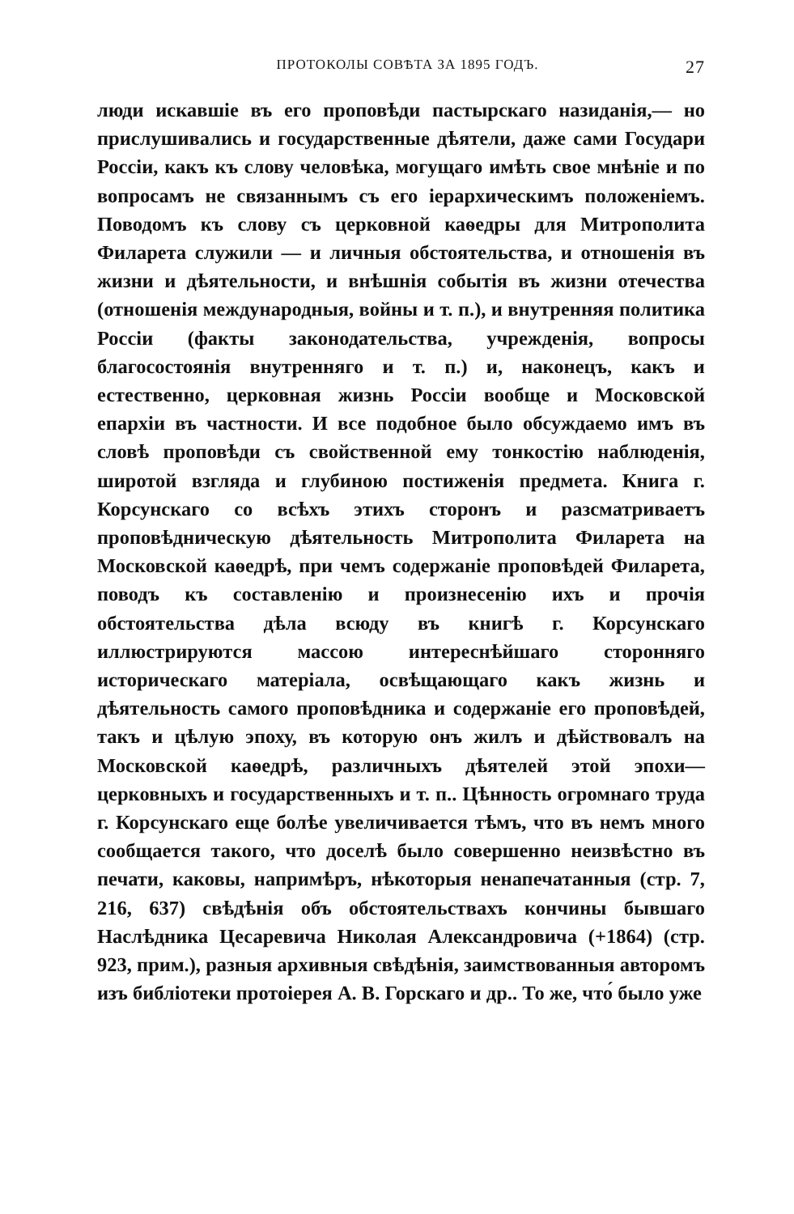ПРОТОКОЛЫ СОВѢТА ЗА 1895 ГОДЪ. 27
люди искавшіе въ его проповѣди пастырскаго назиданія,— но прислушивались и государственные дѣятели, даже сами Государи Россіи, какъ къ слову человѣка, могущаго имѣть свое мнѣніе и по вопросамъ не связаннымъ съ его іерархическимъ положеніемъ. Поводомъ къ слову съ церковной каѳедры для Митрополита Филарета служили — и личныя обстоятельства, и отношенія въ жизни и дѣятельности, и внѣшнія событія въ жизни отечества (отношенія международныя, войны и т. п.), и внутренняя политика Россіи (факты законодательства, учрежденія, вопросы благосостоянія внутренняго и т. п.) и, наконецъ, какъ и естественно, церковная жизнь Россіи вообще и Московской епархіи въ частности. И все подобное было обсуждаемо имъ въ словѣ проповѣди съ свойственной ему тонкостію наблюденія, широтой взгляда и глубиною постиженія предмета. Книга г. Корсунскаго со всѣхъ этихъ сторонъ и разсматриваетъ проповѣдническую дѣятельность Митрополита Филарета на Московской каѳедрѣ, при чемъ содержаніе проповѣдей Филарета, поводъ къ составленію и произнесенію ихъ и прочія обстоятельства дѣла всюду въ книгѣ г. Корсунскаго иллюстрируются массою интереснѣйшаго сторонняго историческаго матеріала, освѣщающаго какъ жизнь и дѣятельность самого проповѣдника и содержаніе его проповѣдей, такъ и цѣлую эпоху, въ которую онъ жилъ и дѣйствовалъ на Московской каѳедрѣ, различныхъ дѣятелей этой эпохи—церковныхъ и государственныхъ и т. п.. Цѣнность огромнаго труда г. Корсунскаго еще болѣе увеличивается тѣмъ, что въ немъ много сообщается такого, что доселѣ было совершенно неизвѣстно въ печати, каковы, напримѣръ, нѣкоторыя ненапечатанныя (стр. 7, 216, 637) свѣдѣнія объ обстоятельствахъ кончины бывшаго Наслѣдника Цесаревича Николая Александровича (+1864) (стр. 923, прим.), разныя архивныя свѣдѣнія, заимствованныя авторомъ изъ библіотеки протоіерея А. В. Горскаго и др.. То же, что́ было уже